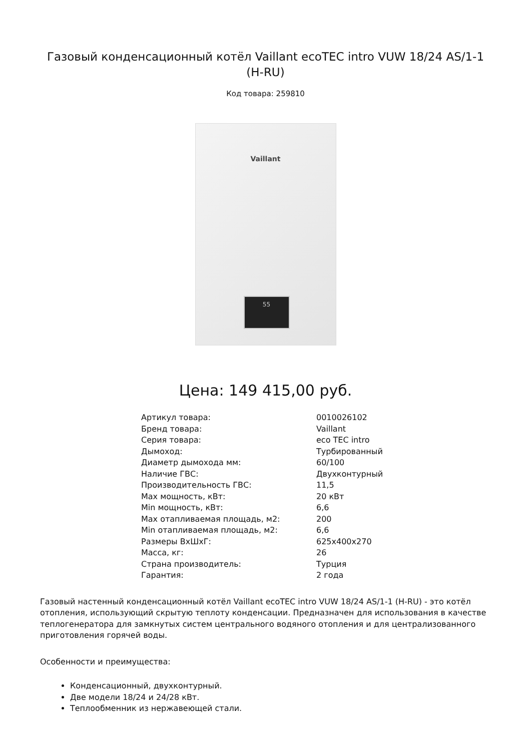Газовый конденсационный котёл Vaillant ecoTEC intro VUW 18/24 AS/1-1 (H-RU)
Код товара: 259810
Vaillant
55
Цена: 149 415,00 руб.
| Артикул товара: | 0010026102 |
| Бренд товара: | Vaillant |
| Серия товара: | eco TEC intro |
| Дымоход: | Турбированный |
| Диаметр дымохода мм: | 60/100 |
| Наличие ГВС: | Двухконтурный |
| Производительность ГВС: | 11,5 |
| Max мощность, кВт: | 20 кВт |
| Min мощность, кВт: | 6,6 |
| Max отапливаемая площадь, м2: | 200 |
| Min отапливаемая площадь, м2: | 6,6 |
| Размеры ВхШхГ: | 625х400х270 |
| Масса, кг: | 26 |
| Страна производитель: | Турция |
| Гарантия: | 2 года |
Газовый настенный конденсационный котёл Vaillant ecoTEC intro VUW 18/24 AS/1-1 (H-RU) - это котёл отопления, использующий скрытую теплоту конденсации. Предназначен для использования в качестве теплогенератора для замкнутых систем центрального водяного отопления и для централизованного приготовления горячей воды.
Особенности и преимущества:
Конденсационный, двухконтурный.
Две модели 18/24 и 24/28 кВт.
Теплообменник из нержавеющей стали.